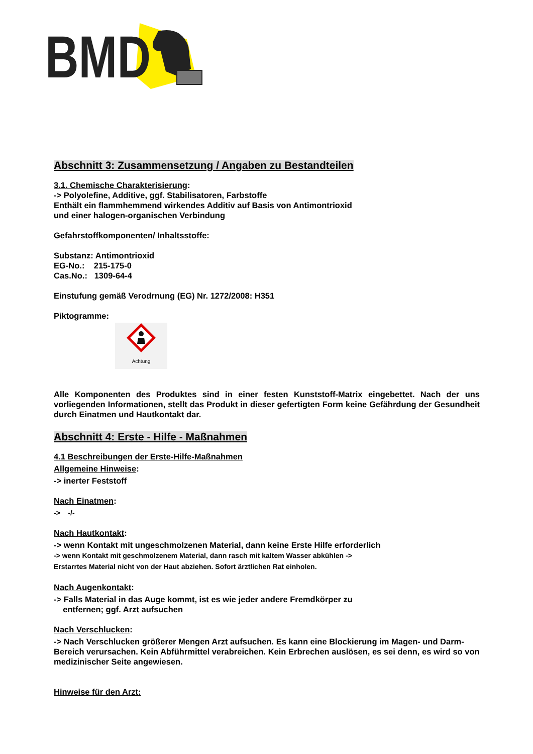BMD
Abschnitt 3: Zusammensetzung / Angaben zu Bestandteilen
3.1. Chemische Charakterisierung:
-> Polyolefine, Additive, ggf. Stabilisatoren, Farbstoffe
Enthält ein flammhemmend wirkendes Additiv auf Basis von Antimontrioxid
und einer halogen-organischen Verbindung
Gefahrstoffkomponenten/ Inhaltsstoffe:
Substanz: Antimontrioxid
EG-No.: 215-175-0
Cas.No.: 1309-64-4
Einstufung gemäß Verodrnung (EG) Nr. 1272/2008: H351
Piktogramme:
Achtung
Alle Komponenten des Produktes sind in einer festen Kunststoff-Matrix eingebettet. Nach der uns vorliegenden Informationen, stellt das Produkt in dieser gefertigten Form keine Gefährdung der Gesundheit durch Einatmen und Hautkontakt dar.
Abschnitt 4: Erste - Hilfe - Maßnahmen
4.1 Beschreibungen der Erste-Hilfe-Maßnahmen
Allgemeine Hinweise:
-> inerter Feststoff
Nach Einatmen:
-> -/-
Nach Hautkontakt:
-> wenn Kontakt mit ungeschmolzenen Material, dann keine Erste Hilfe erforderlich
-> wenn Kontakt mit geschmolzenem Material, dann rasch mit kaltem Wasser abkühlen ->
Erstarrtes Material nicht von der Haut abziehen. Sofort ärztlichen Rat einholen.
Nach Augenkontakt:
-> Falls Material in das Auge kommt, ist es wie jeder andere Fremdkörper zu
entfernen; ggf. Arzt aufsuchen
Nach Verschlucken:
-> Nach Verschlucken größerer Mengen Arzt aufsuchen. Es kann eine Blockierung im Magen- und Darm-Bereich verursachen. Kein Abführmittel verabreichen. Kein Erbrechen auslösen, es sei denn, es wird so von medizinischer Seite angewiesen.
Hinweise für den Arzt: